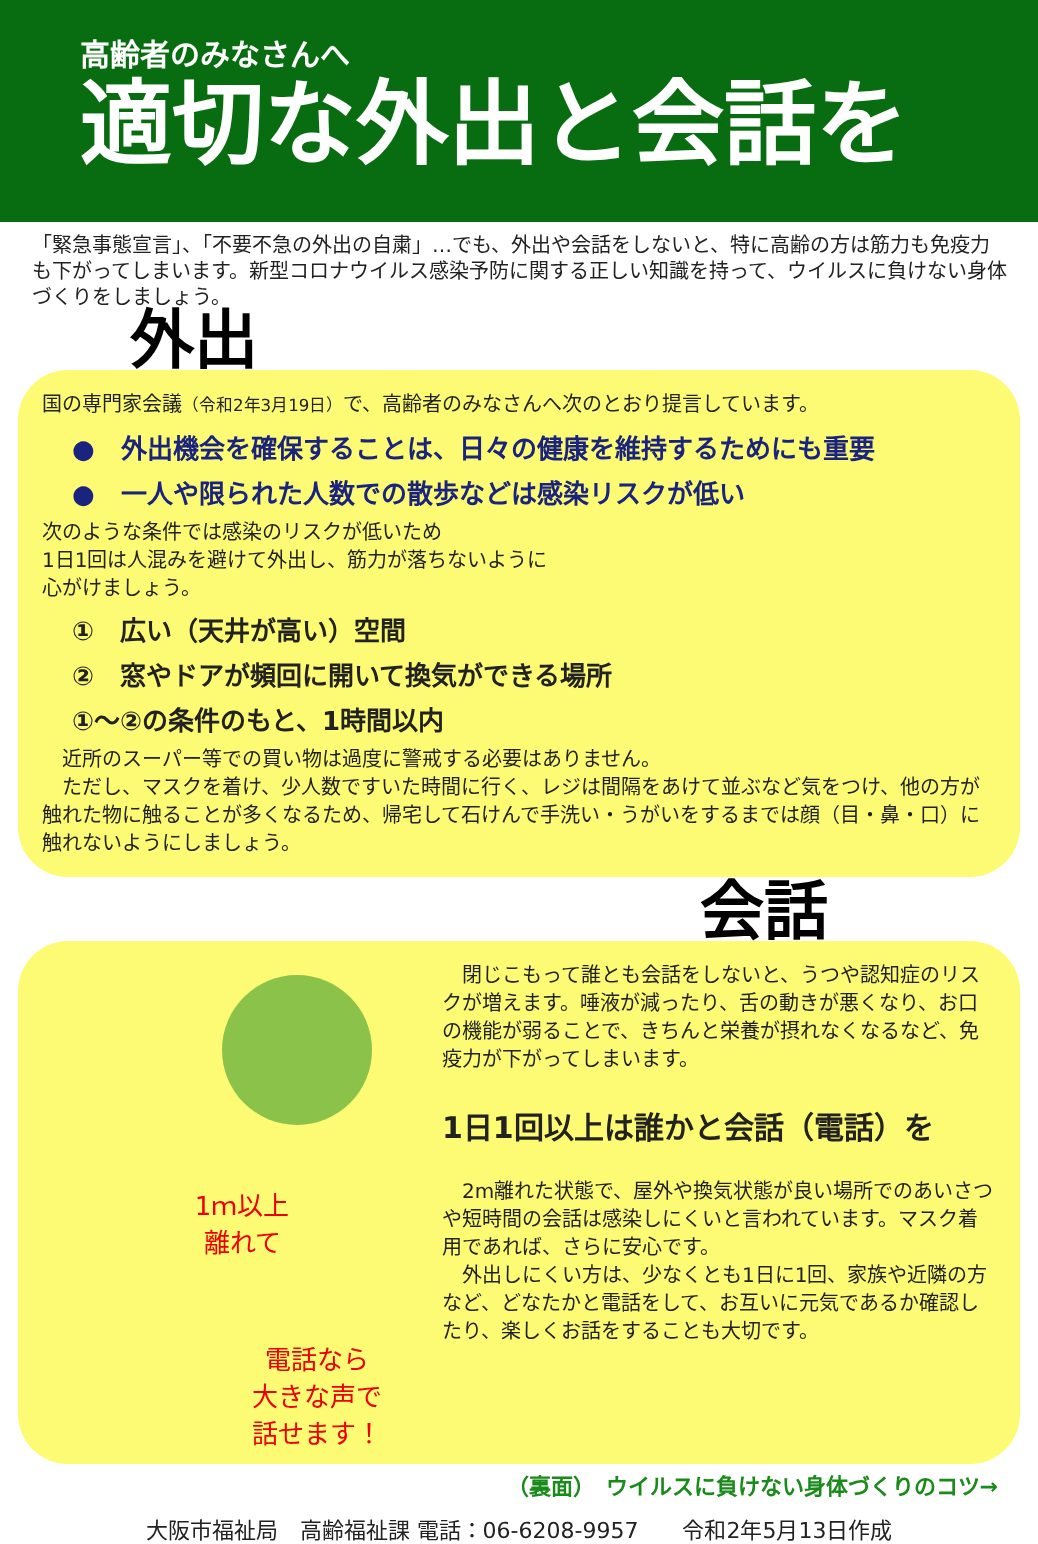高齢者のみなさんへ
適切な外出と会話を
「緊急事態宣言」、「不要不急の外出の自粛」…でも、外出や会話をしないと、特に高齢の方は筋力も免疫力も下がってしまいます。新型コロナウイルス感染予防に関する正しい知識を持って、ウイルスに負けない身体づくりをしましょう。
外出
国の専門家会議（令和2年3月19日）で、高齢者のみなさんへ次のとおり提言しています。
●　外出機会を確保することは、日々の健康を維持するためにも重要
●　一人や限られた人数での散歩などは感染リスクが低い
次のような条件では感染のリスクが低いため
1日1回は人混みを避けて外出し、筋力が落ちないように
心がけましょう。
①　広い（天井が高い）空間
②　窓やドアが頻回に開いて換気ができる場所
①～②の条件のもと、1時間以内
　近所のスーパー等での買い物は過度に警戒する必要はありません。
　ただし、マスクを着け、少人数ですいた時間に行く、レジは間隔をあけて並ぶなど気をつけ、他の方が触れた物に触ることが多くなるため、帰宅して石けんで手洗い・うがいをするまでは顔（目・鼻・口）に触れないようにしましょう。
会話
1ｍ以上
離れて
電話なら
大きな声で
話せます！
　閉じこもって誰とも会話をしないと、うつや認知症のリスクが増えます。唾液が減ったり、舌の動きが悪くなり、お口の機能が弱ることで、きちんと栄養が摂れなくなるなど、免疫力が下がってしまいます。
1日1回以上は誰かと会話（電話）を
　2m離れた状態で、屋外や換気状態が良い場所でのあいさつや短時間の会話は感染しにくいと言われています。マスク着用であれば、さらに安心です。
　外出しにくい方は、少なくとも1日に1回、家族や近隣の方など、どなたかと電話をして、お互いに元気であるか確認したり、楽しくお話をすることも大切です。
（裏面）　ウイルスに負けない身体づくりのコツ→
大阪市福祉局　高齢福祉課 電話：06-6208-9957　　令和2年5月13日作成